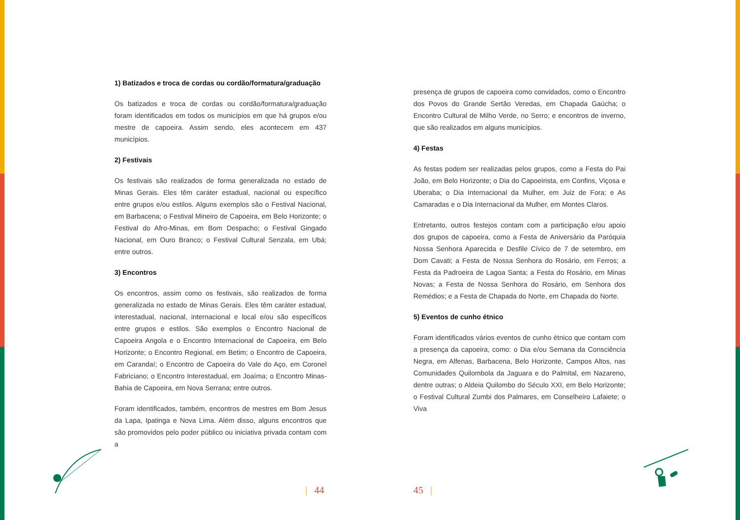1) Batizados e troca de cordas ou cordão/formatura/graduação
Os batizados e troca de cordas ou cordão/formatura/graduação foram identificados em todos os municípios em que há grupos e/ou mestre de capoeira. Assim sendo, eles acontecem em 437 municípios.
2) Festivais
Os festivais são realizados de forma generalizada no estado de Minas Gerais. Eles têm caráter estadual, nacional ou específico entre grupos e/ou estilos. Alguns exemplos são o Festival Nacional, em Barbacena; o Festival Mineiro de Capoeira, em Belo Horizonte; o Festival do Afro-Minas, em Bom Despacho; o Festival Gingado Nacional, em Ouro Branco; o Festival Cultural Senzala, em Ubá; entre outros.
3) Encontros
Os encontros, assim como os festivais, são realizados de forma generalizada no estado de Minas Gerais. Eles têm caráter estadual, interestadual, nacional, internacional e local e/ou são específicos entre grupos e estilos. São exemplos o Encontro Nacional de Capoeira Angola e o Encontro Internacional de Capoeira, em Belo Horizonte; o Encontro Regional, em Betim; o Encontro de Capoeira, em Carandaí; o Encontro de Capoeira do Vale do Aço, em Coronel Fabriciano; o Encontro Interestadual, em Joaíma; o Encontro Minas-Bahia de Capoeira, em Nova Serrana; entre outros.
Foram identificados, também, encontros de mestres em Bom Jesus da Lapa, Ipatinga e Nova Lima. Além disso, alguns encontros que são promovidos pelo poder público ou iniciativa privada contam com a
presença de grupos de capoeira como convidados, como o Encontro dos Povos do Grande Sertão Veredas, em Chapada Gaúcha; o Encontro Cultural de Milho Verde, no Serro; e encontros de inverno, que são realizados em alguns municípios.
4) Festas
As festas podem ser realizadas pelos grupos, como a Festa do Pai João, em Belo Horizonte; o Dia do Capoeirista, em Confins, Viçosa e Uberaba; o Dia Internacional da Mulher, em Juiz de Fora; e As Camaradas e o Dia Internacional da Mulher, em Montes Claros.
Entretanto, outros festejos contam com a participação e/ou apoio dos grupos de capoeira, como a Festa de Aniversário da Paróquia Nossa Senhora Aparecida e Desfile Cívico de 7 de setembro, em Dom Cavati; a Festa de Nossa Senhora do Rosário, em Ferros; a Festa da Padroeira de Lagoa Santa; a Festa do Rosário, em Minas Novas; a Festa de Nossa Senhora do Rosário, em Senhora dos Remédios; e a Festa de Chapada do Norte, em Chapada do Norte.
5) Eventos de cunho étnico
Foram identificados vários eventos de cunho étnico que contam com a presença da capoeira, como: o Dia e/ou Semana da Consciência Negra, em Alfenas, Barbacena, Belo Horizonte, Campos Altos, nas Comunidades Quilombola da Jaguara e do Palmital, em Nazareno, dentre outras; o Aldeia Quilombo do Século XXI, em Belo Horizonte; o Festival Cultural Zumbi dos Palmares, em Conselheiro Lafaiete; o Viva
| 44 45 |